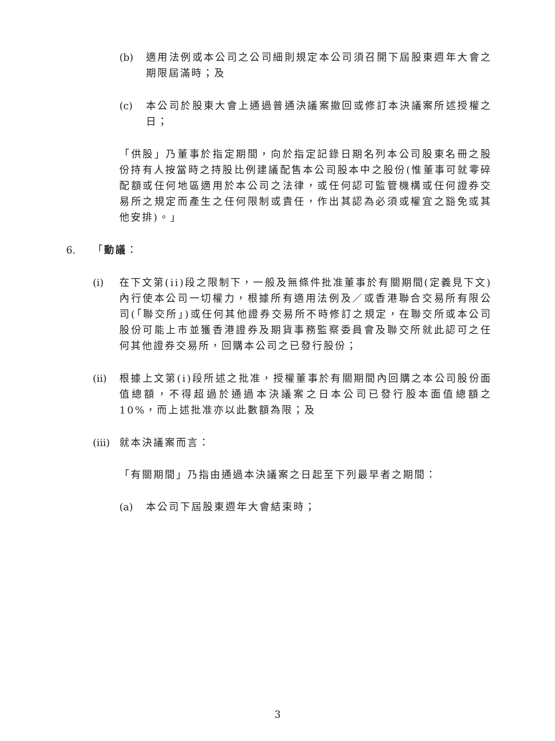(b) 適用法例或本公司之公司細則規定本公司須召開下屆股東週年大會之期限屆滿時；及
(c) 本公司於股東大會上通過普通決議案撤回或修訂本決議案所述授權之日；
「供股」乃董事於指定期間，向於指定記錄日期名列本公司股東名冊之股份持有人按當時之持股比例建議配售本公司股本中之股份(惟董事可就零碎配額或任何地區適用於本公司之法律，或任何認可監管機構或任何證券交易所之規定而產生之任何限制或責任，作出其認為必須或權宜之豁免或其他安排)。」
6. 「動議：
(i) 在下文第(ii)段之限制下，一般及無條件批准董事於有關期間(定義見下文)內行使本公司一切權力，根據所有適用法例及／或香港聯合交易所有限公司(「聯交所」)或任何其他證券交易所不時修訂之規定，在聯交所或本公司股份可能上市並獲香港證券及期貨事務監察委員會及聯交所就此認可之任何其他證券交易所，回購本公司之已發行股份；
(ii) 根據上文第(i)段所述之批准，授權董事於有關期間內回購之本公司股份面值總額，不得超過於通過本決議案之日本公司已發行股本面值總額之10%，而上述批准亦以此數額為限；及
(iii) 就本決議案而言：
「有關期間」乃指由通過本決議案之日起至下列最早者之期間：
(a) 本公司下屆股東週年大會結束時；
3